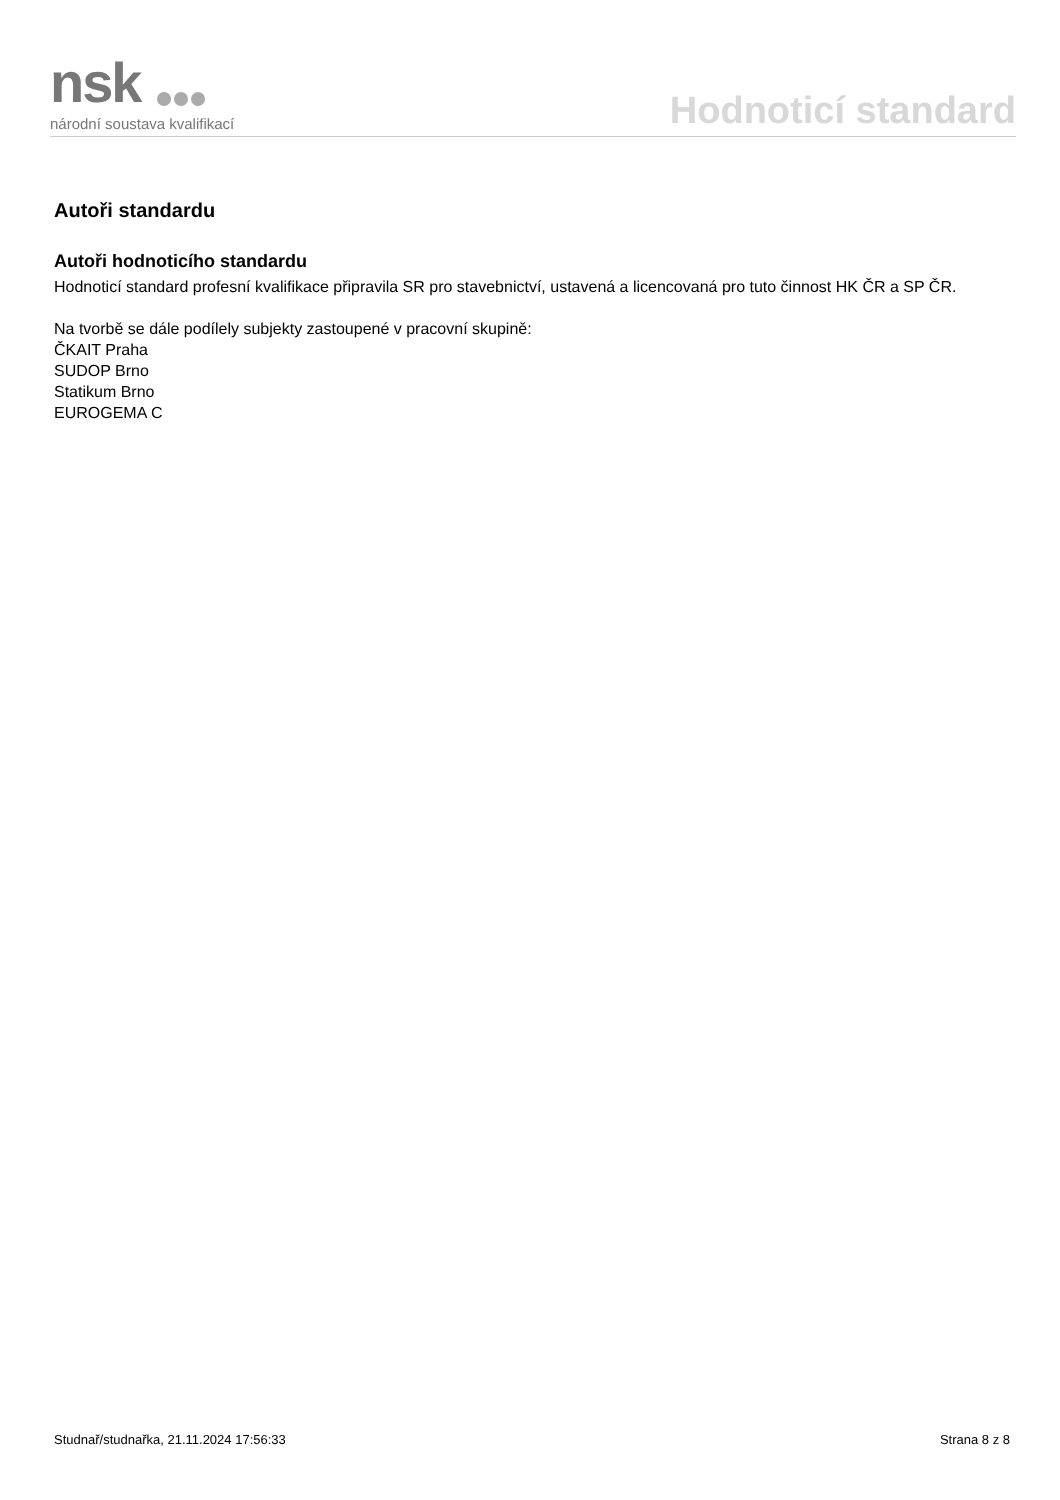nsk
národní soustava kvalifikací
Hodnoticí standard
Autoři standardu
Autoři hodnoticího standardu
Hodnoticí standard profesní kvalifikace připravila SR pro stavebnictví, ustavená a licencovaná pro tuto činnost HK ČR a SP ČR.
Na tvorbě se dále podílely subjekty zastoupené v pracovní skupině:
ČKAIT Praha
SUDOP Brno
Statikum Brno
EUROGEMA C
Studnař/studnařka, 21.11.2024 17:56:33 Strana 8 z 8